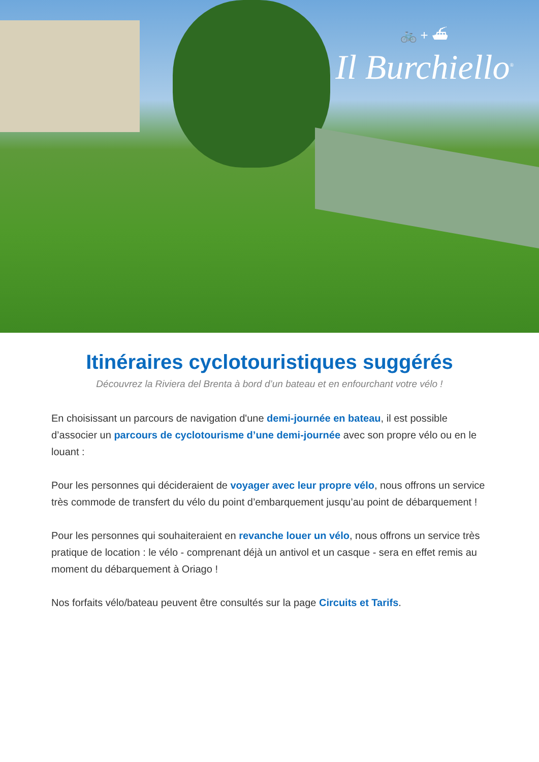🚲 + ⛴
Il Burchiello<sup>®</sup>
Itinéraires cyclotouristiques suggérés
Découvrez la Riviera del Brenta à bord d’un bateau et en enfourchant votre vélo !
En choisissant un parcours de navigation d'une demi-journée en bateau, il est possible d’associer un parcours de cyclotourisme d’une demi-journée avec son propre vélo ou en le louant :
Pour les personnes qui décideraient de voyager avec leur propre vélo, nous offrons un service très commode de transfert du vélo du point d’embarquement jusqu’au point de débarquement !
Pour les personnes qui souhaiteraient en revanche louer un vélo, nous offrons un service très pratique de location : le vélo - comprenant déjà un antivol et un casque - sera en effet remis au moment du débarquement à Oriago !
Nos forfaits vélo/bateau peuvent être consultés sur la page Circuits et Tarifs.